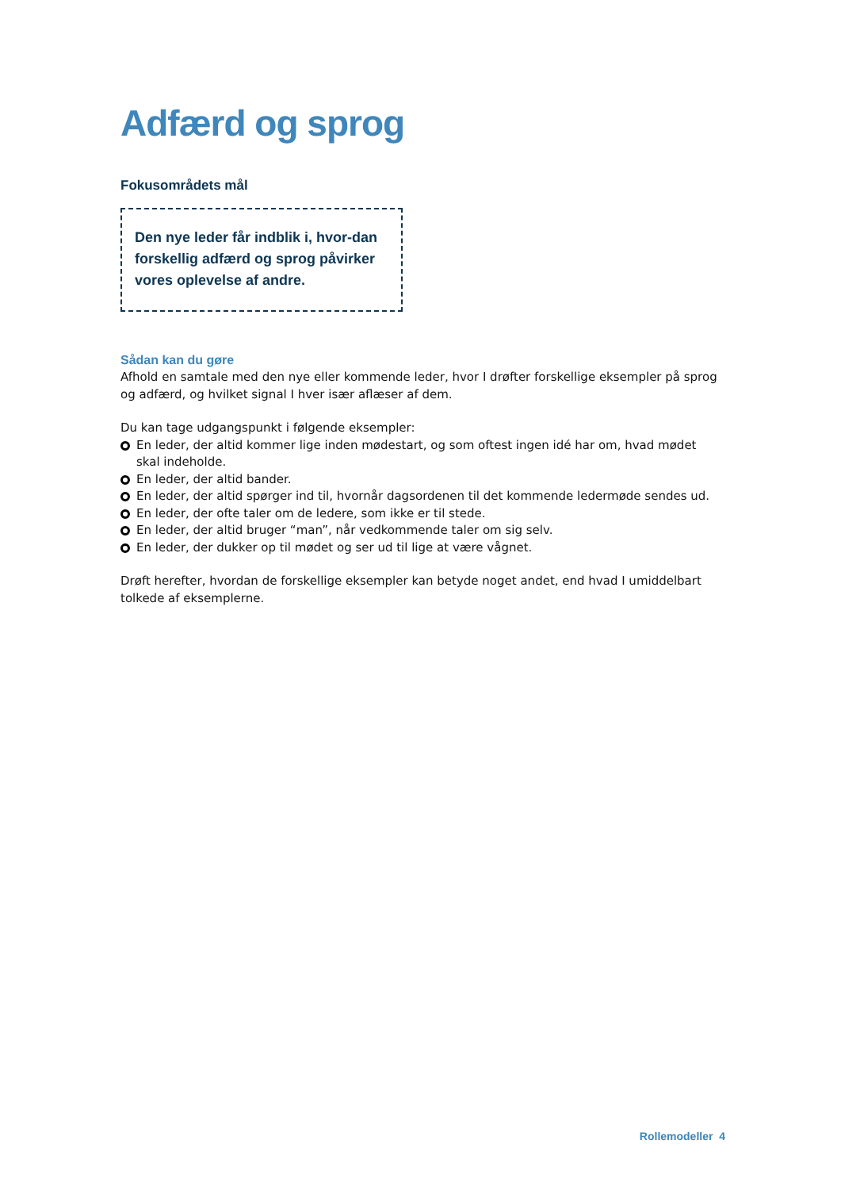Adfærd og sprog
Fokusområdets mål
Den nye leder får indblik i, hvor-dan forskellig adfærd og sprog påvirker vores oplevelse af andre.
Sådan kan du gøre
Afhold en samtale med den nye eller kommende leder, hvor I drøfter forskellige eksempler på sprog og adfærd, og hvilket signal I hver især aflæser af dem.
Du kan tage udgangspunkt i følgende eksempler:
En leder, der altid kommer lige inden mødestart, og som oftest ingen idé har om, hvad mødet skal indeholde.
En leder, der altid bander.
En leder, der altid spørger ind til, hvornår dagsordenen til det kommende ledermøde sendes ud.
En leder, der ofte taler om de ledere, som ikke er til stede.
En leder, der altid bruger “man”, når vedkommende taler om sig selv.
En leder, der dukker op til mødet og ser ud til lige at være vågnet.
Drøft herefter, hvordan de forskellige eksempler kan betyde noget andet, end hvad I umiddelbart tolkede af eksemplerne.
Rollemodeller 4